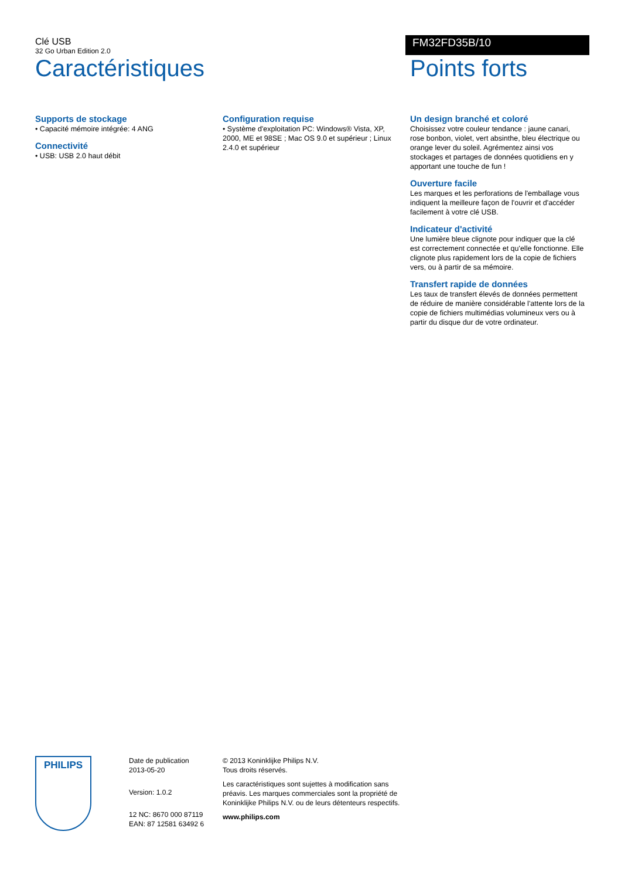Clé USB
32 Go Urban Edition 2.0
FM32FD35B/10
Caractéristiques
Supports de stockage
• Capacité mémoire intégrée: 4 ANG
Connectivité
• USB: USB 2.0 haut débit
Configuration requise
• Système d'exploitation PC: Windows® Vista, XP, 2000, ME et 98SE ; Mac OS 9.0 et supérieur ; Linux 2.4.0 et supérieur
Points forts
Un design branché et coloré
Choisissez votre couleur tendance : jaune canari, rose bonbon, violet, vert absinthe, bleu électrique ou orange lever du soleil. Agrémentez ainsi vos stockages et partages de données quotidiens en y apportant une touche de fun !
Ouverture facile
Les marques et les perforations de l'emballage vous indiquent la meilleure façon de l'ouvrir et d'accéder facilement à votre clé USB.
Indicateur d'activité
Une lumière bleue clignote pour indiquer que la clé est correctement connectée et qu'elle fonctionne. Elle clignote plus rapidement lors de la copie de fichiers vers, ou à partir de sa mémoire.
Transfert rapide de données
Les taux de transfert élevés de données permettent de réduire de manière considérable l'attente lors de la copie de fichiers multimédias volumineux vers ou à partir du disque dur de votre ordinateur.
PHILIPS
Date de publication
2013-05-20
Version: 1.0.2
12 NC: 8670 000 87119
EAN: 87 12581 63492 6
© 2013 Koninklijke Philips N.V.
Tous droits réservés.
Les caractéristiques sont sujettes à modification sans préavis. Les marques commerciales sont la propriété de Koninklijke Philips N.V. ou de leurs détenteurs respectifs.
www.philips.com